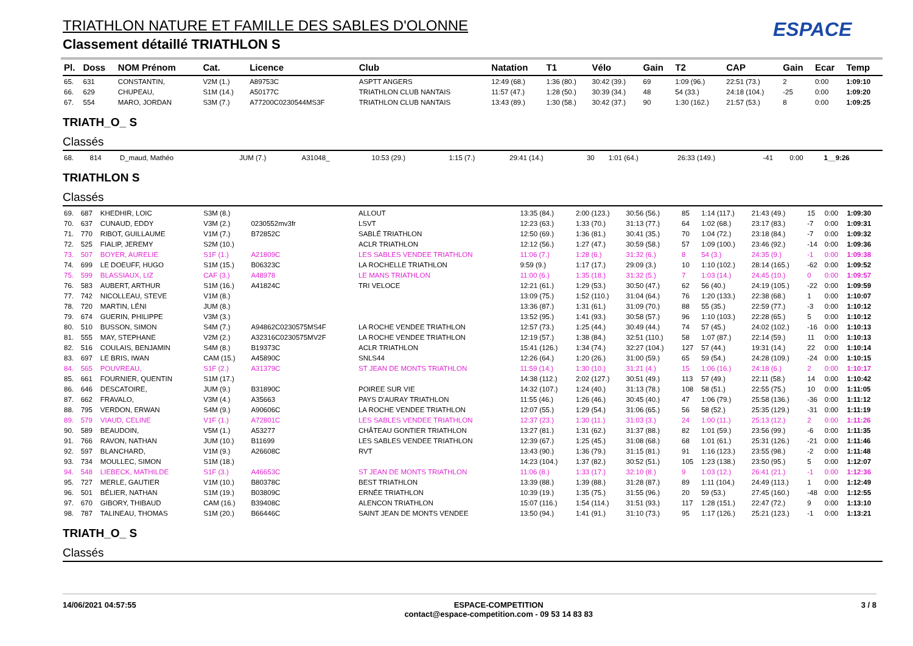TRIATHLON NATURE ET FAMILLE DES SABLES D'OLONNE
Classement détaillé TRIATHLON S
ESPACE
| Pl. | Doss | NOM Prénom | Cat. | Licence | Club | Natation | T1 | Vélo | Gain | T2 | CAP | Gain | Ecar | Temp |
| --- | --- | --- | --- | --- | --- | --- | --- | --- | --- | --- | --- | --- | --- | --- |
| 65. | 631 | CONSTANTIN, | V2M (1.) | A89753C | ASPTT ANGERS | 12:49 (68.) | 1:36 (80.) | 30:42 (39.) | 69 | 1:09 (96.) | 22:51 (73.) | 2 | 0:00 | 1:09:10 |
| 66. | 629 | CHUPEAU, | S1M (14.) | A50177C | TRIATHLON CLUB NANTAIS | 11:57 (47.) | 1:28 (50.) | 30:39 (34.) | 48 | 54 (33.) | 24:18 (104.) | -25 | 0:00 | 1:09:20 |
| 67. | 554 | MARO, JORDAN | S3M (7.) | A77200C0230544MS3F | TRIATHLON CLUB NANTAIS | 13:43 (89.) | 1:30 (58.) | 30:42 (37.) | 90 | 1:30 (162.) | 21:57 (53.) | 8 | 0:00 | 1:09:25 |
TRIATH_O_ S
Classés
| 68. | 814 | D_maud, Mathéo | JUM (7.) | A31048_ | | 10:53 (29.) | 1:15 (7.) | 29:41 (14.) | 30 | 1:01 (64.) | 26:33 (149.) | -41 | 0:00 | 1__9:26 |
TRIATHLON S
Classés
| 69. | 687 | KHEDHIR, LOIC | S3M (8.) | | ALLOUT | 13:35 (84.) | 2:00 (123.) | 30:56 (56.) | 85 | 1:14 (117.) | 21:43 (49.) | 15 | 0:00 | 1:09:30 |
| 70. | 637 | CUNAUD, EDDY | V3M (2.) | 0230552mv3fr | LSVT | 12:23 (63.) | 1:33 (70.) | 31:13 (77.) | 64 | 1:02 (68.) | 23:17 (83.) | -7 | 0:00 | 1:09:31 |
| 71. | 770 | RIBOT, GUILLAUME | V1M (7.) | B72852C | SABLÉ TRIATHLON | 12:50 (69.) | 1:36 (81.) | 30:41 (35.) | 70 | 1:04 (72.) | 23:18 (84.) | -7 | 0:00 | 1:09:32 |
| 72. | 525 | FIALIP, JEREMY | S2M (10.) | | ACLR TRIATHLON | 12:12 (56.) | 1:27 (47.) | 30:59 (58.) | 57 | 1:09 (100.) | 23:46 (92.) | -14 | 0:00 | 1:09:36 |
| 73. | 507 | BOYER, AURELIE | S1F (1.) | A21809C | LES SABLES VENDEE TRIATHLON | 11:06 (7.) | 1:28 (6.) | 31:32 (6.) | 8 | 54 (3.) | 24:35 (9.) | -1 | 0:00 | 1:09:38 |
| 74. | 699 | LE DOEUFF, HUGO | S1M (15.) | B06323C | LA ROCHELLE TRIATHLON | 9:59 (9.) | 1:17 (17.) | 29:09 (3.) | 10 | 1:10 (102.) | 28:14 (165.) | -62 | 0:00 | 1:09:52 |
| 75. | 599 | BLASSIAUX, LIZ | CAF (3.) | A48978 | LE MANS TRIATHLON | 11:00 (6.) | 1:35 (18.) | 31:32 (5.) | 7 | 1:03 (14.) | 24:45 (10.) | 0 | 0:00 | 1:09:57 |
| 76. | 583 | AUBERT, ARTHUR | S1M (16.) | A41824C | TRI VELOCE | 12:21 (61.) | 1:29 (53.) | 30:50 (47.) | 62 | 56 (40.) | 24:19 (105.) | -22 | 0:00 | 1:09:59 |
| 77. | 742 | NICOLLEAU, STEVE | V1M (8.) | | | 13:09 (75.) | 1:52 (110.) | 31:04 (64.) | 76 | 1:20 (133.) | 22:38 (68.) | 1 | 0:00 | 1:10:07 |
| 78. | 720 | MARTIN, LÉNI | JUM (8.) | | | 13:36 (87.) | 1:31 (61.) | 31:09 (70.) | 88 | 55 (35.) | 22:59 (77.) | -3 | 0:00 | 1:10:12 |
| 79. | 674 | GUERIN, PHILIPPE | V3M (3.) | | | 13:52 (95.) | 1:41 (93.) | 30:58 (57.) | 96 | 1:10 (103.) | 22:28 (65.) | 5 | 0:00 | 1:10:12 |
| 80. | 510 | BUSSON, SIMON | S4M (7.) | A94862C0230575MS4F | LA ROCHE VENDEE TRIATHLON | 12:57 (73.) | 1:25 (44.) | 30:49 (44.) | 74 | 57 (45.) | 24:02 (102.) | -16 | 0:00 | 1:10:13 |
| 81. | 555 | MAY, STEPHANE | V2M (2.) | A32316C0230575MV2F | LA ROCHE VENDEE TRIATHLON | 12:19 (57.) | 1:38 (84.) | 32:51 (110.) | 58 | 1:07 (87.) | 22:14 (59.) | 11 | 0:00 | 1:10:13 |
| 82. | 516 | COULAIS, BENJAMIN | S4M (8.) | B19373C | ACLR TRIATHLON | 15:41 (126.) | 1:34 (74.) | 32:27 (104.) | 127 | 57 (44.) | 19:31 (14.) | 22 | 0:00 | 1:10:14 |
| 83. | 697 | LE BRIS, IWAN | CAM (15.) | A45890C | SNLS44 | 12:26 (64.) | 1:20 (26.) | 31:00 (59.) | 65 | 59 (54.) | 24:28 (109.) | -24 | 0:00 | 1:10:15 |
| 84. | 565 | POUVREAU, | S1F (2.) | A31379C | ST JEAN DE MONTS TRIATHLON | 11:59 (14.) | 1:30 (10.) | 31:21 (4.) | 15 | 1:06 (16.) | 24:18 (6.) | 2 | 0:00 | 1:10:17 |
| 85. | 661 | FOURNIER, QUENTIN | S1M (17.) | | | 14:38 (112.) | 2:02 (127.) | 30:51 (49.) | 113 | 57 (49.) | 22:11 (58.) | 14 | 0:00 | 1:10:42 |
| 86. | 646 | DESCATOIRE, | JUM (9.) | B31890C | POIREE SUR VIE | 14:32 (107.) | 1:24 (40.) | 31:13 (78.) | 108 | 58 (51.) | 22:55 (75.) | 10 | 0:00 | 1:11:05 |
| 87. | 662 | FRAVALO, | V3M (4.) | A35663 | PAYS D'AURAY TRIATHLON | 11:55 (46.) | 1:26 (46.) | 30:45 (40.) | 47 | 1:06 (79.) | 25:58 (136.) | -36 | 0:00 | 1:11:12 |
| 88. | 795 | VERDON, ERWAN | S4M (9.) | A90606C | LA ROCHE VENDEE TRIATHLON | 12:07 (55.) | 1:29 (54.) | 31:06 (65.) | 56 | 58 (52.) | 25:35 (129.) | -31 | 0:00 | 1:11:19 |
| 89. | 579 | VIAUD, CELINE | V1F (1.) | A72801C | LES SABLES VENDEE TRIATHLON | 12:37 (23.) | 1:30 (11.) | 31:03 (3.) | 24 | 1:00 (11.) | 25:13 (12.) | 2 | 0:00 | 1:11:26 |
| 90. | 589 | BEAUDOIN, | V5M (1.) | A53277 | CHÂTEAU GONTIER TRIATHLON | 13:27 (81.) | 1:31 (62.) | 31:37 (88.) | 82 | 1:01 (59.) | 23:56 (99.) | -6 | 0:00 | 1:11:35 |
| 91. | 766 | RAVON, NATHAN | JUM (10.) | B11699 | LES SABLES VENDEE TRIATHLON | 12:39 (67.) | 1:25 (45.) | 31:08 (68.) | 68 | 1:01 (61.) | 25:31 (126.) | -21 | 0:00 | 1:11:46 |
| 92. | 597 | BLANCHARD, | V1M (9.) | A26608C | RVT | 13:43 (90.) | 1:36 (79.) | 31:15 (81.) | 91 | 1:16 (123.) | 23:55 (98.) | -2 | 0:00 | 1:11:48 |
| 93. | 734 | MOULLEC, SIMON | S1M (18.) | | | 14:23 (104.) | 1:37 (82.) | 30:52 (51.) | 105 | 1:23 (138.) | 23:50 (95.) | 5 | 0:00 | 1:12:07 |
| 94. | 548 | LIEBECK, MATHILDE | S1F (3.) | A46653C | ST JEAN DE MONTS TRIATHLON | 11:06 (8.) | 1:33 (17.) | 32:10 (8.) | 9 | 1:03 (12.) | 26:41 (21.) | -1 | 0:00 | 1:12:36 |
| 95. | 727 | MERLE, GAUTIER | V1M (10.) | B80378C | BEST TRIATHLON | 13:39 (88.) | 1:39 (88.) | 31:28 (87.) | 89 | 1:11 (104.) | 24:49 (113.) | 1 | 0:00 | 1:12:49 |
| 96. | 501 | BÉLIER, NATHAN | S1M (19.) | B03809C | ERNÉE TRIATHLON | 10:39 (19.) | 1:35 (75.) | 31:55 (96.) | 20 | 59 (53.) | 27:45 (160.) | -48 | 0:00 | 1:12:55 |
| 97. | 670 | GIBORY, THIBAUD | CAM (16.) | B39408C | ALENCON TRIATHLON | 15:07 (116.) | 1:54 (114.) | 31:51 (93.) | 117 | 1:28 (151.) | 22:47 (72.) | 9 | 0:00 | 1:13:10 |
| 98. | 787 | TALINEAU, THOMAS | S1M (20.) | B66446C | SAINT JEAN DE MONTS VENDEE | 13:50 (94.) | 1:41 (91.) | 31:10 (73.) | 95 | 1:17 (126.) | 25:21 (123.) | -1 | 0:00 | 1:13:21 |
TRIATH_O_ S
Classés
14/06/2021 04:57:55 ESPACE-COMPETITION
contact@espace-competition.com - 09 53 14 83 83 3 / 8